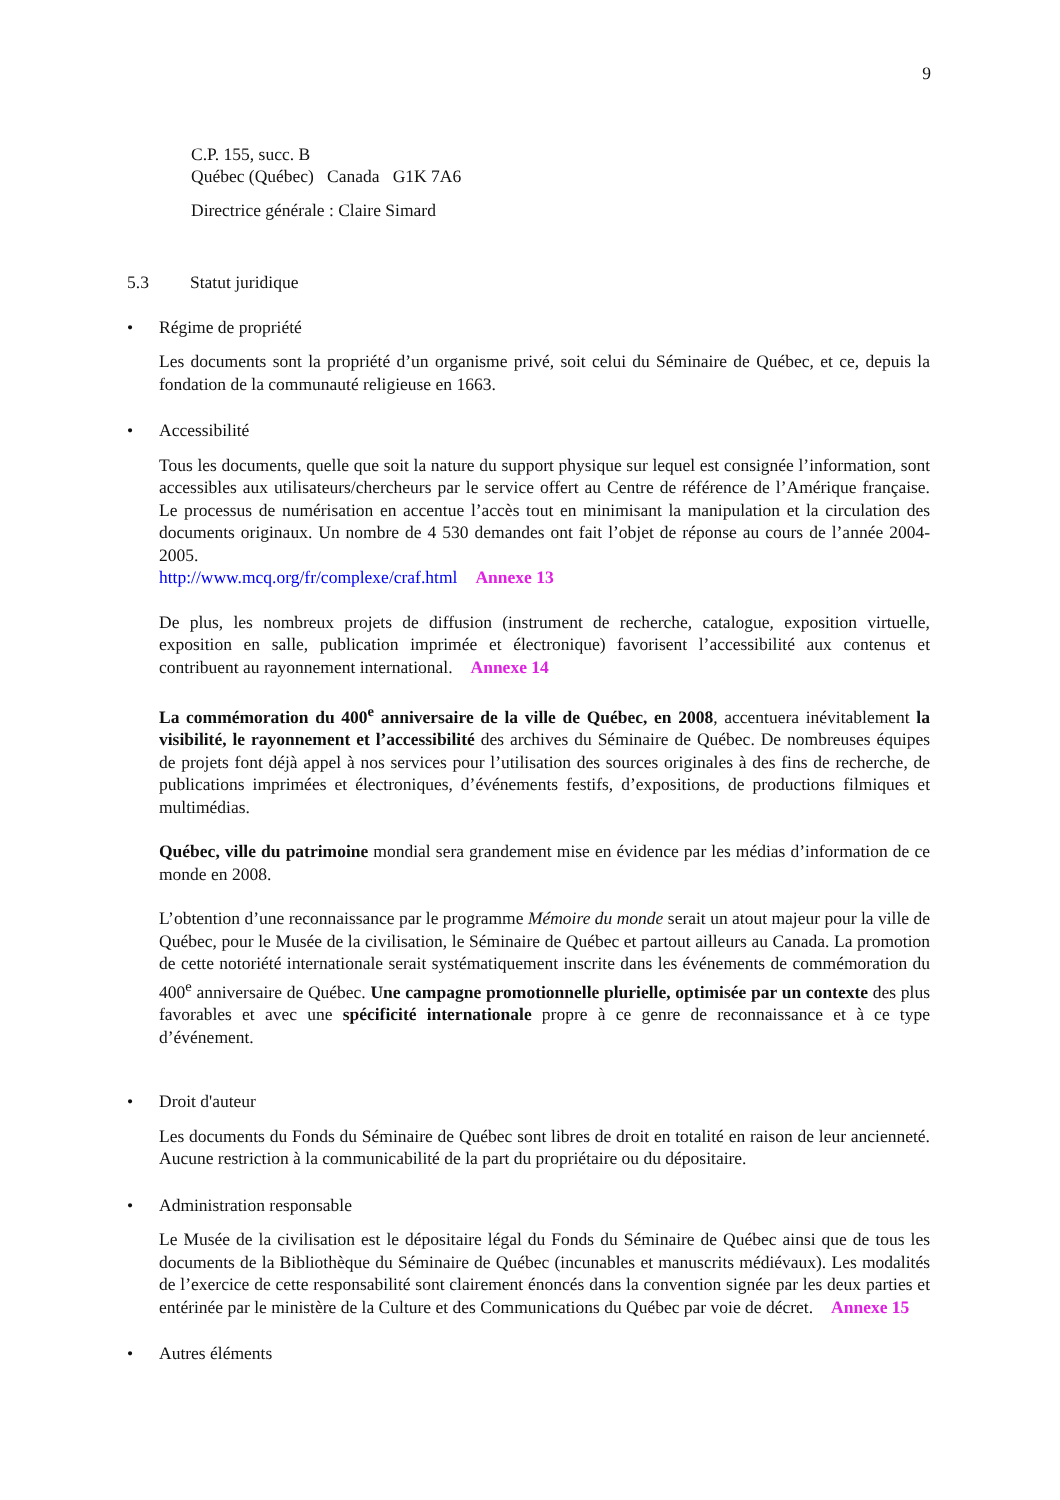9
C.P. 155, succ. B
Québec (Québec) Canada G1K 7A6
Directrice générale : Claire Simard
5.3 Statut juridique
• Régime de propriété
Les documents sont la propriété d’un organisme privé, soit celui du Séminaire de Québec, et ce, depuis la fondation de la communauté religieuse en 1663.
• Accessibilité
Tous les documents, quelle que soit la nature du support physique sur lequel est consignée l’information, sont accessibles aux utilisateurs/chercheurs par le service offert au Centre de référence de l’Amérique française. Le processus de numérisation en accentue l’accès tout en minimisant la manipulation et la circulation des documents originaux. Un nombre de 4 530 demandes ont fait l’objet de réponse au cours de l’année 2004-2005.
http://www.mcq.org/fr/complexe/craf.html Annexe 13
De plus, les nombreux projets de diffusion (instrument de recherche, catalogue, exposition virtuelle, exposition en salle, publication imprimée et électronique) favorisent l’accessibilité aux contenus et contribuent au rayonnement international. Annexe 14
La commémoration du 400<sup>e</sup> anniversaire de la ville de Québec, en 2008, accentuera inévitablement la visibilité, le rayonnement et l’accessibilité des archives du Séminaire de Québec. De nombreuses équipes de projets font déjà appel à nos services pour l’utilisation des sources originales à des fins de recherche, de publications imprimées et électroniques, d’événements festifs, d’expositions, de productions filmiques et multimédias.
Québec, ville du patrimoine mondial sera grandement mise en évidence par les médias d’information de ce monde en 2008.
L’obtention d’une reconnaissance par le programme Mémoire du monde serait un atout majeur pour la ville de Québec, pour le Musée de la civilisation, le Séminaire de Québec et partout ailleurs au Canada. La promotion de cette notoriété internationale serait systématiquement inscrite dans les événements de commémoration du 400<sup>e</sup> anniversaire de Québec. Une campagne promotionnelle plurielle, optimisée par un contexte des plus favorables et avec une spécificité internationale propre à ce genre de reconnaissance et à ce type d’événement.
• Droit d'auteur
Les documents du Fonds du Séminaire de Québec sont libres de droit en totalité en raison de leur ancienneté. Aucune restriction à la communicabilité de la part du propriétaire ou du dépositaire.
• Administration responsable
Le Musée de la civilisation est le dépositaire légal du Fonds du Séminaire de Québec ainsi que de tous les documents de la Bibliothèque du Séminaire de Québec (incunables et manuscrits médiévaux). Les modalités de l’exercice de cette responsabilité sont clairement énoncés dans la convention signée par les deux parties et entérinée par le ministère de la Culture et des Communications du Québec par voie de décret. Annexe 15
• Autres éléments